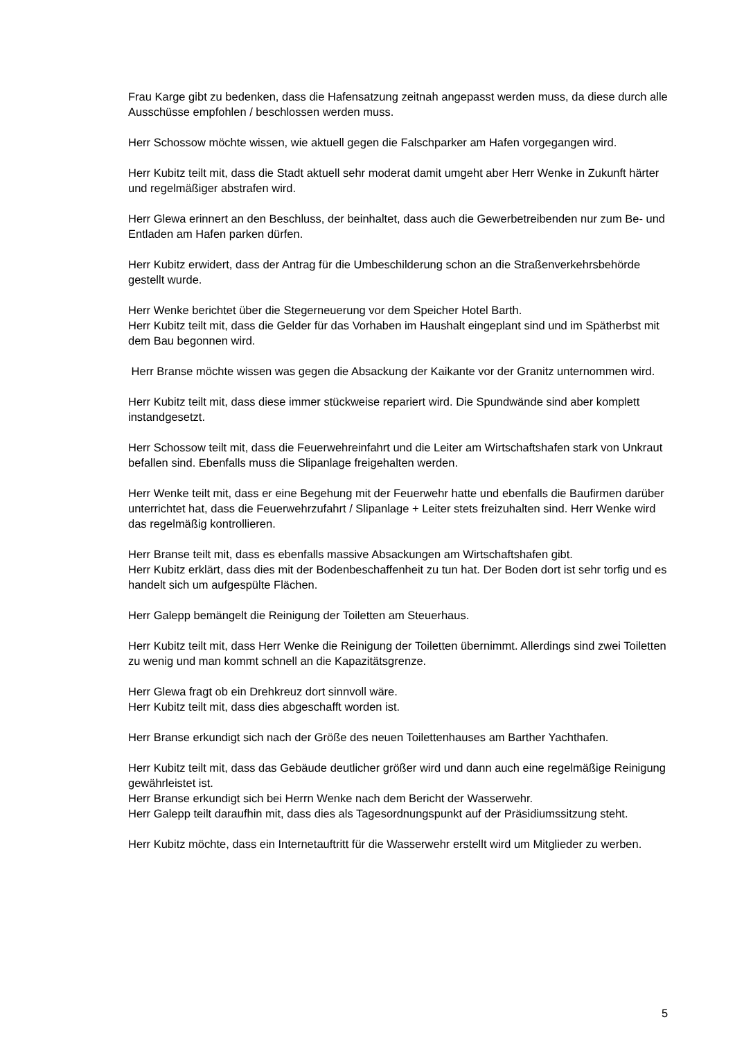Frau Karge gibt zu bedenken, dass die Hafensatzung zeitnah angepasst werden muss, da diese durch alle Ausschüsse empfohlen / beschlossen werden muss.
Herr Schossow möchte wissen, wie aktuell gegen die Falschparker am Hafen vorgegangen wird.
Herr Kubitz teilt mit, dass die Stadt aktuell sehr moderat damit umgeht aber Herr Wenke in Zukunft härter und regelmäßiger abstrafen wird.
Herr Glewa erinnert an den Beschluss, der beinhaltet, dass auch die Gewerbetreibenden nur zum Be- und Entladen am Hafen parken dürfen.
Herr Kubitz erwidert, dass der Antrag für die Umbeschilderung schon an die Straßenverkehrsbehörde gestellt wurde.
Herr Wenke berichtet über die Stegerneuerung vor dem Speicher Hotel Barth.
Herr Kubitz teilt mit, dass die Gelder für das Vorhaben im Haushalt eingeplant sind und im Spätherbst mit dem Bau begonnen wird.
Herr Branse möchte wissen was gegen die Absackung der Kaikante vor der Granitz unternommen wird.
Herr Kubitz teilt mit, dass diese immer stückweise repariert wird. Die Spundwände sind aber komplett instandgesetzt.
Herr Schossow teilt mit, dass die Feuerwehreinfahrt und die Leiter am Wirtschaftshafen stark von Unkraut befallen sind. Ebenfalls muss die Slipanlage freigehalten werden.
Herr Wenke teilt mit, dass er eine Begehung mit der Feuerwehr hatte und ebenfalls die Baufirmen darüber unterrichtet hat, dass die Feuerwehrzufahrt / Slipanlage + Leiter stets freizuhalten sind. Herr Wenke wird das regelmäßig kontrollieren.
Herr Branse teilt mit, dass es ebenfalls massive Absackungen am Wirtschaftshafen gibt.
Herr Kubitz erklärt, dass dies mit der Bodenbeschaffenheit zu tun hat. Der Boden dort ist sehr torfig und es handelt sich um aufgespülte Flächen.
Herr Galepp bemängelt die Reinigung der Toiletten am Steuerhaus.
Herr Kubitz teilt mit, dass Herr Wenke die Reinigung der Toiletten übernimmt. Allerdings sind zwei Toiletten zu wenig und man kommt schnell an die Kapazitätsgrenze.
Herr Glewa fragt ob ein Drehkreuz dort sinnvoll wäre.
Herr Kubitz teilt mit, dass dies abgeschafft worden ist.
Herr Branse erkundigt sich nach der Größe des neuen Toilettenhauses am Barther Yachthafen.
Herr Kubitz teilt mit, dass das Gebäude deutlicher größer wird und dann auch eine regelmäßige Reinigung gewährleistet ist.
Herr Branse erkundigt sich bei Herrn Wenke nach dem Bericht der Wasserwehr.
Herr Galepp teilt daraufhin mit, dass dies als Tagesordnungspunkt auf der Präsidiumssitzung steht.
Herr Kubitz möchte, dass ein Internetauftritt für die Wasserwehr erstellt wird um Mitglieder zu werben.
5